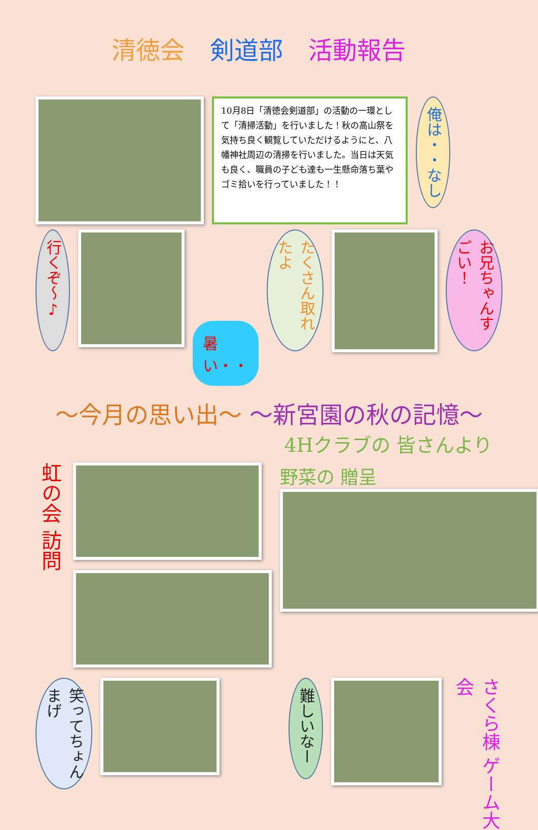清徳会 剣道部 活動報告
10月8日「清徳会剣道部」の活動の一環として「清掃活動」を行いました！秋の高山祭を気持ち良く観覧していただけるようにと、八幡神社周辺の清掃を行いました。当日は天気も良く、職員の子ども達も一生懸命落ち葉やゴミ拾いを行っていました！！
俺は・・なし
行くぞ～♪
暑い・・
たくさん取れたよ
お兄ちゃんすごい！
～今月の思い出～ ～新宮園の秋の記憶～
4Hクラブの 皆さんより
虹の会 訪問
野菜の 贈呈
笑ってちょんまげ
難しいなー
さくら棟 ゲーム大会